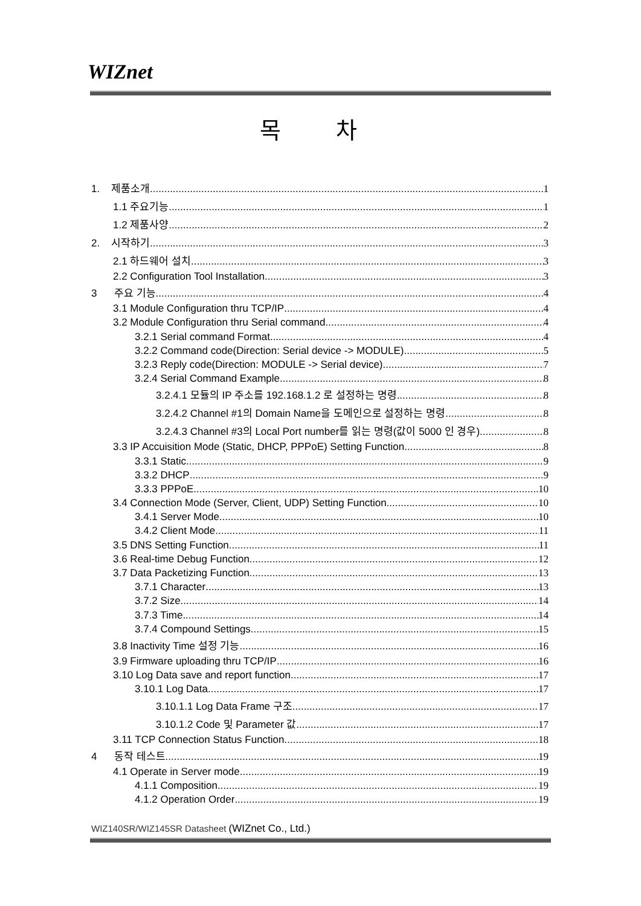WIZnet
목 차
1. 제품소개 1
1.1 주요기능 1
1.2 제품사양 2
2. 시작하기 3
2.1 하드웨어 설치 3
2.2 Configuration Tool Installation 3
3 주요 기능 4
3.1 Module Configuration thru TCP/IP 4
3.2 Module Configuration thru Serial command 4
3.2.1 Serial command Format 4
3.2.2 Command code(Direction: Serial device -> MODULE) 5
3.2.3 Reply code(Direction: MODULE -> Serial device) 7
3.2.4 Serial Command Example 8
3.2.4.1 모듈의 IP 주소를 192.168.1.2 로 설정하는 명령 8
3.2.4.2 Channel #1의 Domain Name을 도메인으로 설정하는 명령 8
3.2.4.3 Channel #3의 Local Port number를 읽는 명령(값이 5000 인 경우) 8
3.3 IP Accuisition Mode (Static, DHCP, PPPoE) Setting Function 8
3.3.1 Static 9
3.3.2 DHCP 9
3.3.3 PPPoE 10
3.4 Connection Mode (Server, Client, UDP) Setting Function 10
3.4.1 Server Mode 10
3.4.2 Client Mode 11
3.5 DNS Setting Function 11
3.6 Real-time Debug Function 12
3.7 Data Packetizing Function 13
3.7.1 Character 13
3.7.2 Size 14
3.7.3 Time 14
3.7.4 Compound Settings 15
3.8 Inactivity Time 설정 기능 16
3.9 Firmware uploading thru TCP/IP 16
3.10 Log Data save and report function 17
3.10.1 Log Data 17
3.10.1.1 Log Data Frame 구조 17
3.10.1.2 Code 및 Parameter 값 17
3.11 TCP Connection Status Function 18
4 동작 테스트 19
4.1 Operate in Server mode 19
4.1.1 Composition 19
4.1.2 Operation Order 19
WIZ140SR/WIZ145SR Datasheet (WIZnet Co., Ltd.)